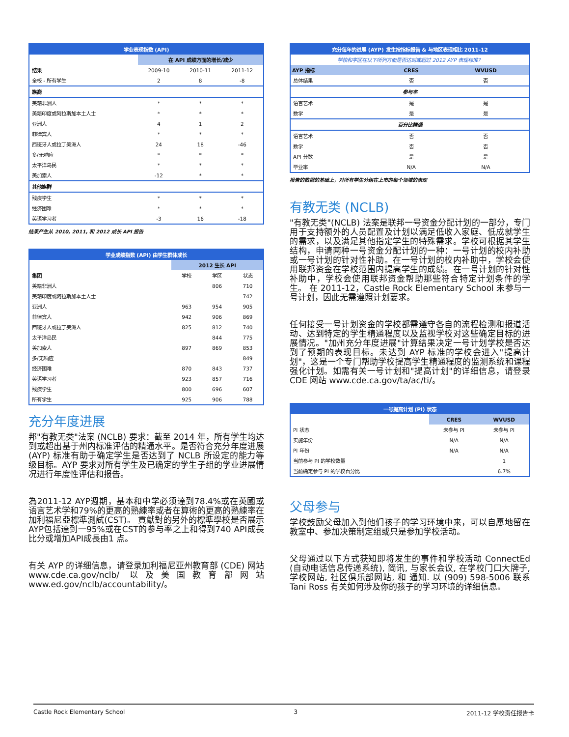| 学业表现指数 (API) | | | |
| --- | --- | --- | --- |
| | 在 API 成绩方面的增长/减少 | | |
| 结果 | 2009-10 | 2010-11 | 2011-12 |
| 全校 - 所有学生 | 2 | 8 | -8 |
| 族裔 | | | |
| 美籍非洲人 | * | * | * |
| 美籍印度或阿拉斯加本土人士 | * | * | * |
| 亚洲人 | 4 | 1 | 2 |
| 菲律宾人 | * | * | * |
| 西班牙人或拉丁美洲人 | 24 | 18 | -46 |
| 多/无响应 | * | * | * |
| 太平洋岛民 | * | * | * |
| 美加索人 | -12 | * | * |
| 其他族群 | | | |
| 残疾学生 | * | * | * |
| 经济困难 | * | * | * |
| 英语学习者 | -3 | 16 | -18 |
结果产生从 2010, 2011, 和 2012 成长 API 报告
| 学业成绩指数 (API) 由学生群体成长 | | | |
| --- | --- | --- | --- |
| | 2012 生长 API | | |
| 集团 | 学校 | 学区 | 状态 |
| 美籍非洲人 | | 806 | 710 |
| 美籍印度或阿拉斯加本土人士 | | | 742 |
| 亚洲人 | 963 | 954 | 905 |
| 菲律宾人 | 942 | 906 | 869 |
| 西班牙人或拉丁美洲人 | 825 | 812 | 740 |
| 太平洋岛民 | | 844 | 775 |
| 美加索人 | 897 | 869 | 853 |
| 多/无响应 | | | 849 |
| 经济困难 | 870 | 843 | 737 |
| 英语学习者 | 923 | 857 | 716 |
| 残疾学生 | 800 | 696 | 607 |
| 所有学生 | 925 | 906 | 788 |
充分年度进展
邦"有教无类"法案 (NCLB) 要求：截至 2014 年，所有学生均达到或超出基于州内标准评估的精通水平。是否符合充分年度进展 (AYP) 标准有助于确定学生是否达到了 NCLB 所设定的能力等级目标。AYP 要求对所有学生及已确定的学生子组的学业进展情况进行年度性评估和报告。
為2011-12 AYP週期，基本和中学必须達到78.4%或在英國或语言艺术学和79%的更高的熟練率或者在算術的更高的熟練率在加利福尼亞標準測試(CST)。 貢獻對的另外的標準學校是否展示AYP包括達到一95%或在CST的参与率之上和得到740 API成長比分或增加API成長由1 点。
有关 AYP 的详细信息，请登录加利福尼亚州教育部 (CDE) 网站 www.cde.ca.gov/nclb/ 以及美国教育部网站 www.ed.gov/nclb/accountability/。
| 充分每年的进展 (AYP) 发生按指标报告 & 与地区表现相比 2011-12 | | |
| --- | --- | --- |
| 学校和学区在以下所列方面是否达到或超过 2012 AYP 表现标准？ | | |
| AYP 指标 | CRES | WVUSD |
| 总体结果 | 否 | 否 |
| 参与率 | | |
| 语言艺术 | 是 | 是 |
| 数学 | 是 | 是 |
| 百分比精通 | | |
| 语言艺术 | 否 | 否 |
| 数学 | 否 | 否 |
| API 分数 | 是 | 是 |
| 毕业率 | N/A | N/A |
报告的数据的基础上，对所有学生分组在上市的每个领域的表现
有教无类 (NCLB)
"有教无类"(NCLB) 法案是联邦一号资金分配计划的一部分，专门用于支持额外的人员配置及计划以满足低收入家庭、低成就学生的需求，以及满足其他指定学生的特殊需求。学校可根据其学生结构，申请两种一号资金分配计划的一种：一号计划的校内补助或一号计划的针对性补助。在一号计划的校内补助中，学校会使用联邦资金在学校范围内提高学生的成绩。在一号计划的针对性补助中，学校会使用联邦资金帮助那些符合特定计划条件的学生。 在 2011-12，Castle Rock Elementary School 未参与一号计划，因此无需遵照计划要求。
任何接受一号计划资金的学校都需遵守各自的流程检测和报道活动、达到特定的学生精通程度以及监视学校对这些确定目标的进展情况。"加州充分年度进展"计算结果决定一号计划学校是否达到了预期的表现目标。未达到 AYP 标准的学校会进入"提高计划"，这是一个专门帮助学校提高学生精通程度的监测系统和课程强化计划。如需有关一号计划和"提高计划"的详细信息，请登录 CDE 网站 www.cde.ca.gov/ta/ac/ti/。
| 一号提高计划 (PI) 状态 | | |
| --- | --- | --- |
| | CRES | WVUSD |
| PI 状态 | 未参与 PI | 未参与 PI |
| 实施年份 | N/A | N/A |
| PI 年份 | N/A | N/A |
| 当前参与 PI 的学校数量 | | 1 |
| 当前确定参与 PI 的学校百分比 | | 6.7% |
父母参与
学校鼓励父母加入到他们孩子的学习环境中来，可以自愿地留在教室中、参加决策制定组或只是参加学校活动。
父母通过以下方式获知即将发生的事件和学校活动 ConnectEd (自动电话信息传递系统), 简讯, 与家长会议, 在学校门口大牌子, 学校网站, 社区俱乐部网站, 和 通知. 以 (909) 598-5006 联系 Tani Ross 有关如何涉及你的孩子的学习环境的详细信息。
Castle Rock Elementary School 3 2011-12 学校责任报告卡